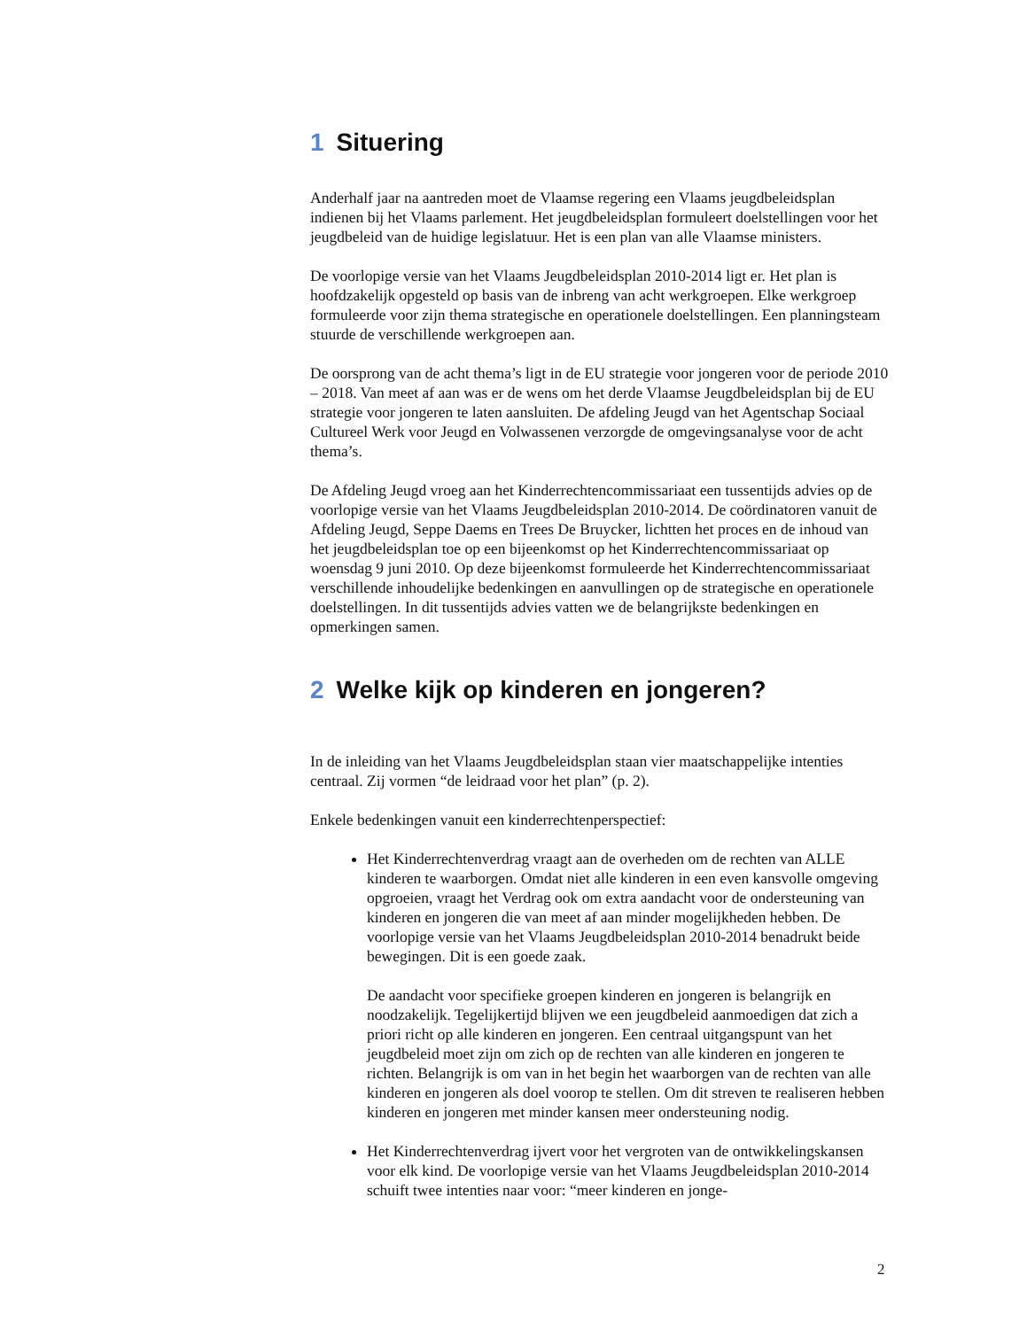1 Situering
Anderhalf jaar na aantreden moet de Vlaamse regering een Vlaams jeugdbeleids­plan indienen bij het Vlaams parlement. Het jeugdbeleidsplan formuleert doelstel­lingen voor het jeugdbeleid van de huidige legislatuur. Het is een plan van alle Vlaamse ministers.
De voorlopige versie van het Vlaams Jeugdbeleidsplan 2010-2014 ligt er. Het plan is hoofdzakelijk opgesteld op basis van de inbreng van acht werkgroepen. Elke werkgroep formuleerde voor zijn thema strategische en operationele doelstellin­gen. Een planningsteam stuurde de verschillende werkgroepen aan.
De oorsprong van de acht thema’s ligt in de EU strategie voor jongeren voor de periode 2010 – 2018. Van meet af aan was er de wens om het derde Vlaamse Jeugdbeleidsplan bij de EU strategie voor jongeren te laten aansluiten. De afdeling Jeugd van het Agentschap Sociaal Cultureel Werk voor Jeugd en Volwassenen ver­zorgde de omgevingsanalyse voor de acht thema’s.
De Afdeling Jeugd vroeg aan het Kinderrechtencommissariaat een tussentijds ad­vies op de voorlopige versie van het Vlaams Jeugdbeleidsplan 2010-2014. De coördinatoren vanuit de Afdeling Jeugd, Seppe Daems en Trees De Bruycker, lichtten het proces en de inhoud van het jeugdbeleidsplan toe op een bijeenkomst op het Kinderrechtencommissariaat op woensdag 9 juni 2010. Op deze bijeenkomst formuleerde het Kinderrechtencommissariaat verschillende inhoudelijke beden­kingen en aanvullingen op de strategische en operationele doelstellingen. In dit tussentijds advies vatten we de belangrijkste bedenkingen en opmerkingen samen.
2 Welke kijk op kinderen en jongeren?
In de inleiding van het Vlaams Jeugdbeleidsplan staan vier maatschappelijke in­tenties centraal. Zij vormen “de leidraad voor het plan” (p. 2).
Enkele bedenkingen vanuit een kinderrechtenperspectief:
Het Kinderrechtenverdrag vraagt aan de overheden om de rechten van ALLE kinderen te waarborgen. Omdat niet alle kinderen in een even kans­volle omgeving opgroeien, vraagt het Verdrag ook om extra aandacht voor de ondersteuning van kinderen en jongeren die van meet af aan minder mogelijkheden hebben. De voorlopige versie van het Vlaams Jeugdbe­leidsplan 2010-2014 benadrukt beide bewegingen. Dit is een goede zaak.
De aandacht voor specifieke groepen kinderen en jongeren is belangrijk en noodzakelijk. Tegelijkertijd blijven we een jeugdbeleid aanmoedigen dat zich a priori richt op alle kinderen en jongeren. Een centraal uitgangspunt van het jeugdbeleid moet zijn om zich op de rechten van alle kinderen en jongeren te richten. Belangrijk is om van in het begin het waarborgen van de rechten van alle kinderen en jongeren als doel voorop te stellen. Om dit streven te realiseren hebben kinderen en jongeren met minder kansen meer ondersteuning nodig.
Het Kinderrechtenverdrag ijvert voor het vergroten van de ontwikkelings­kansen voor elk kind. De voorlopige versie van het Vlaams Jeugdbeleids­plan 2010-2014 schuift twee intenties naar voor: “meer kinderen en jonge-
2